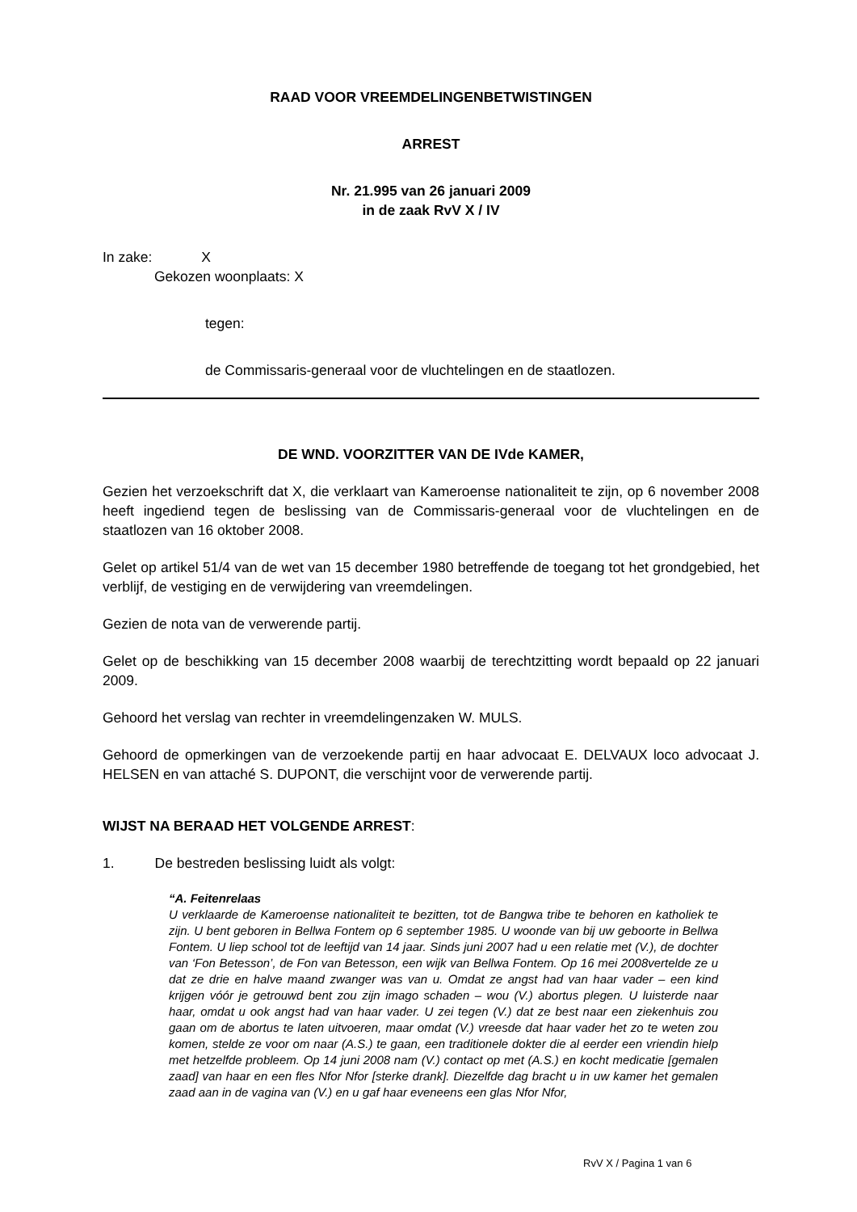RAAD VOOR VREEMDELINGENBETWISTINGEN
ARREST
Nr. 21.995 van 26 januari 2009
in de zaak RvV X / IV
In zake: X
Gekozen woonplaats: X
tegen:
de Commissaris-generaal voor de vluchtelingen en de staatlozen.
DE WND. VOORZITTER VAN DE IVde KAMER,
Gezien het verzoekschrift dat X, die verklaart van Kameroense nationaliteit te zijn, op 6 november 2008 heeft ingediend tegen de beslissing van de Commissaris-generaal voor de vluchtelingen en de staatlozen van 16 oktober 2008.
Gelet op artikel 51/4 van de wet van 15 december 1980 betreffende de toegang tot het grondgebied, het verblijf, de vestiging en de verwijdering van vreemdelingen.
Gezien de nota van de verwerende partij.
Gelet op de beschikking van 15 december 2008 waarbij de terechtzitting wordt bepaald op 22 januari 2009.
Gehoord het verslag van rechter in vreemdelingenzaken W. MULS.
Gehoord de opmerkingen van de verzoekende partij en haar advocaat E. DELVAUX loco advocaat J. HELSEN en van attaché S. DUPONT, die verschijnt voor de verwerende partij.
WIJST NA BERAAD HET VOLGENDE ARREST:
1. De bestreden beslissing luidt als volgt:
“A. Feitenrelaas
U verklaarde de Kameroense nationaliteit te bezitten, tot de Bangwa tribe te behoren en katholiek te zijn. U bent geboren in Bellwa Fontem op 6 september 1985. U woonde van bij uw geboorte in Bellwa Fontem. U liep school tot de leeftijd van 14 jaar. Sinds juni 2007 had u een relatie met (V.), de dochter van ‘Fon Betesson’, de Fon van Betesson, een wijk van Bellwa Fontem. Op 16 mei 2008vertelde ze u dat ze drie en halve maand zwanger was van u. Omdat ze angst had van haar vader – een kind krijgen vóór je getrouwd bent zou zijn imago schaden – wou (V.) abortus plegen. U luisterde naar haar, omdat u ook angst had van haar vader. U zei tegen (V.) dat ze best naar een ziekenhuis zou gaan om de abortus te laten uitvoeren, maar omdat (V.) vreesde dat haar vader het zo te weten zou komen, stelde ze voor om naar (A.S.) te gaan, een traditionele dokter die al eerder een vriendin hielp met hetzelfde probleem. Op 14 juni 2008 nam (V.) contact op met (A.S.) en kocht medicatie [gemalen zaad] van haar en een fles Nfor Nfor [sterke drank]. Diezelfde dag bracht u in uw kamer het gemalen zaad aan in de vagina van (V.) en u gaf haar eveneens een glas Nfor Nfor,
RvV X / Pagina 1 van 6